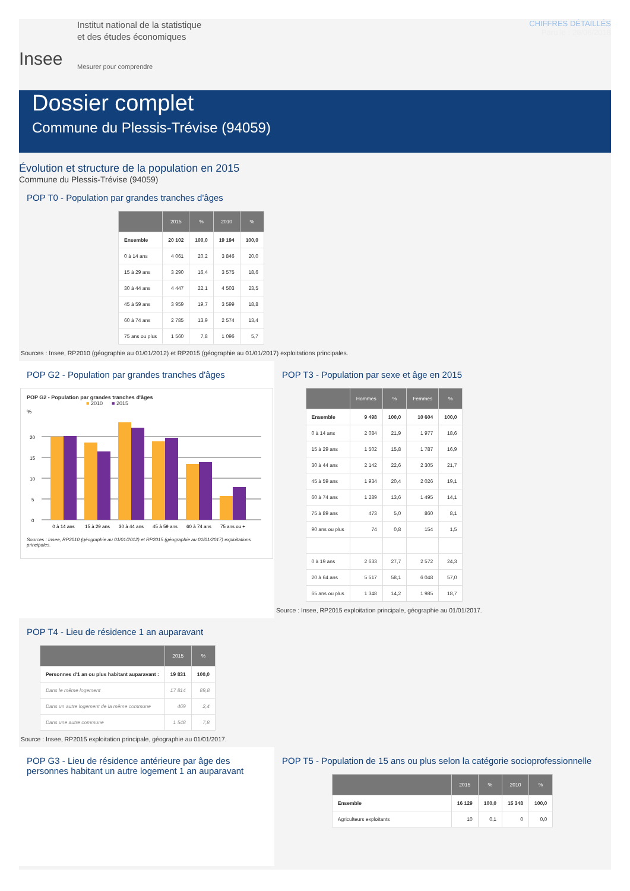Insee
Institut national de la statistique
et des études économiques
Mesurer pour comprendre
CHIFFRES DÉTAILLÉS
Paru le : 26/06/2018
Dossier complet
Commune du Plessis-Trévise (94059)
Évolution et structure de la population en 2015
Commune du Plessis-Trévise (94059)
POP T0 - Population par grandes tranches d'âges
| | 2015 | % | 2010 | % |
| --- | --- | --- | --- | --- |
| Ensemble | 20 102 | 100,0 | 19 194 | 100,0 |
| 0 à 14 ans | 4 061 | 20,2 | 3 846 | 20,0 |
| 15 à 29 ans | 3 290 | 16,4 | 3 575 | 18,6 |
| 30 à 44 ans | 4 447 | 22,1 | 4 503 | 23,5 |
| 45 à 59 ans | 3 959 | 19,7 | 3 599 | 18,8 |
| 60 à 74 ans | 2 785 | 13,9 | 2 574 | 13,4 |
| 75 ans ou plus | 1 560 | 7,8 | 1 096 | 5,7 |
Sources : Insee, RP2010 (géographie au 01/01/2012) et RP2015 (géographie au 01/01/2017) exploitations principales.
POP G2 - Population par grandes tranches d'âges
POP G2 - Population par grandes tranches d'âges
■ 2010 ■ 2015
%
20
15
10
5
0
0 à 14 ans
15 à 29 ans
30 à 44 ans
45 à 59 ans
60 à 74 ans
75 ans ou +
Sources : Insee, RP2010 (géographie au 01/01/2012) et RP2015 (géographie au 01/01/2017) exploitations principales.
POP T3 - Population par sexe et âge en 2015
| | Hommes | % | Femmes | % |
| --- | --- | --- | --- | --- |
| Ensemble | 9 498 | 100,0 | 10 604 | 100,0 |
| 0 à 14 ans | 2 084 | 21,9 | 1 977 | 18,6 |
| 15 à 29 ans | 1 502 | 15,8 | 1 787 | 16,9 |
| 30 à 44 ans | 2 142 | 22,6 | 2 305 | 21,7 |
| 45 à 59 ans | 1 934 | 20,4 | 2 026 | 19,1 |
| 60 à 74 ans | 1 289 | 13,6 | 1 495 | 14,1 |
| 75 à 89 ans | 473 | 5,0 | 860 | 8,1 |
| 90 ans ou plus | 74 | 0,8 | 154 | 1,5 |
| 0 à 19 ans | 2 633 | 27,7 | 2 572 | 24,3 |
| 20 à 64 ans | 5 517 | 58,1 | 6 048 | 57,0 |
| 65 ans ou plus | 1 348 | 14,2 | 1 985 | 18,7 |
Source : Insee, RP2015 exploitation principale, géographie au 01/01/2017.
POP T4 - Lieu de résidence 1 an auparavant
| | 2015 | % |
| --- | --- | --- |
| Personnes d'1 an ou plus habitant auparavant : | 19 831 | 100,0 |
| Dans le même logement | 17 814 | 89,8 |
| Dans un autre logement de la même commune | 469 | 2,4 |
| Dans une autre commune | 1 548 | 7,8 |
Source : Insee, RP2015 exploitation principale, géographie au 01/01/2017.
POP G3 - Lieu de résidence antérieure par âge des personnes habitant un autre logement 1 an auparavant
POP T5 - Population de 15 ans ou plus selon la catégorie socioprofessionnelle
| | 2015 | % | 2010 | % |
| --- | --- | --- | --- | --- |
| Ensemble | 16 129 | 100,0 | 15 348 | 100,0 |
| Agriculteurs exploitants | 10 | 0,1 | 0 | 0,0 |